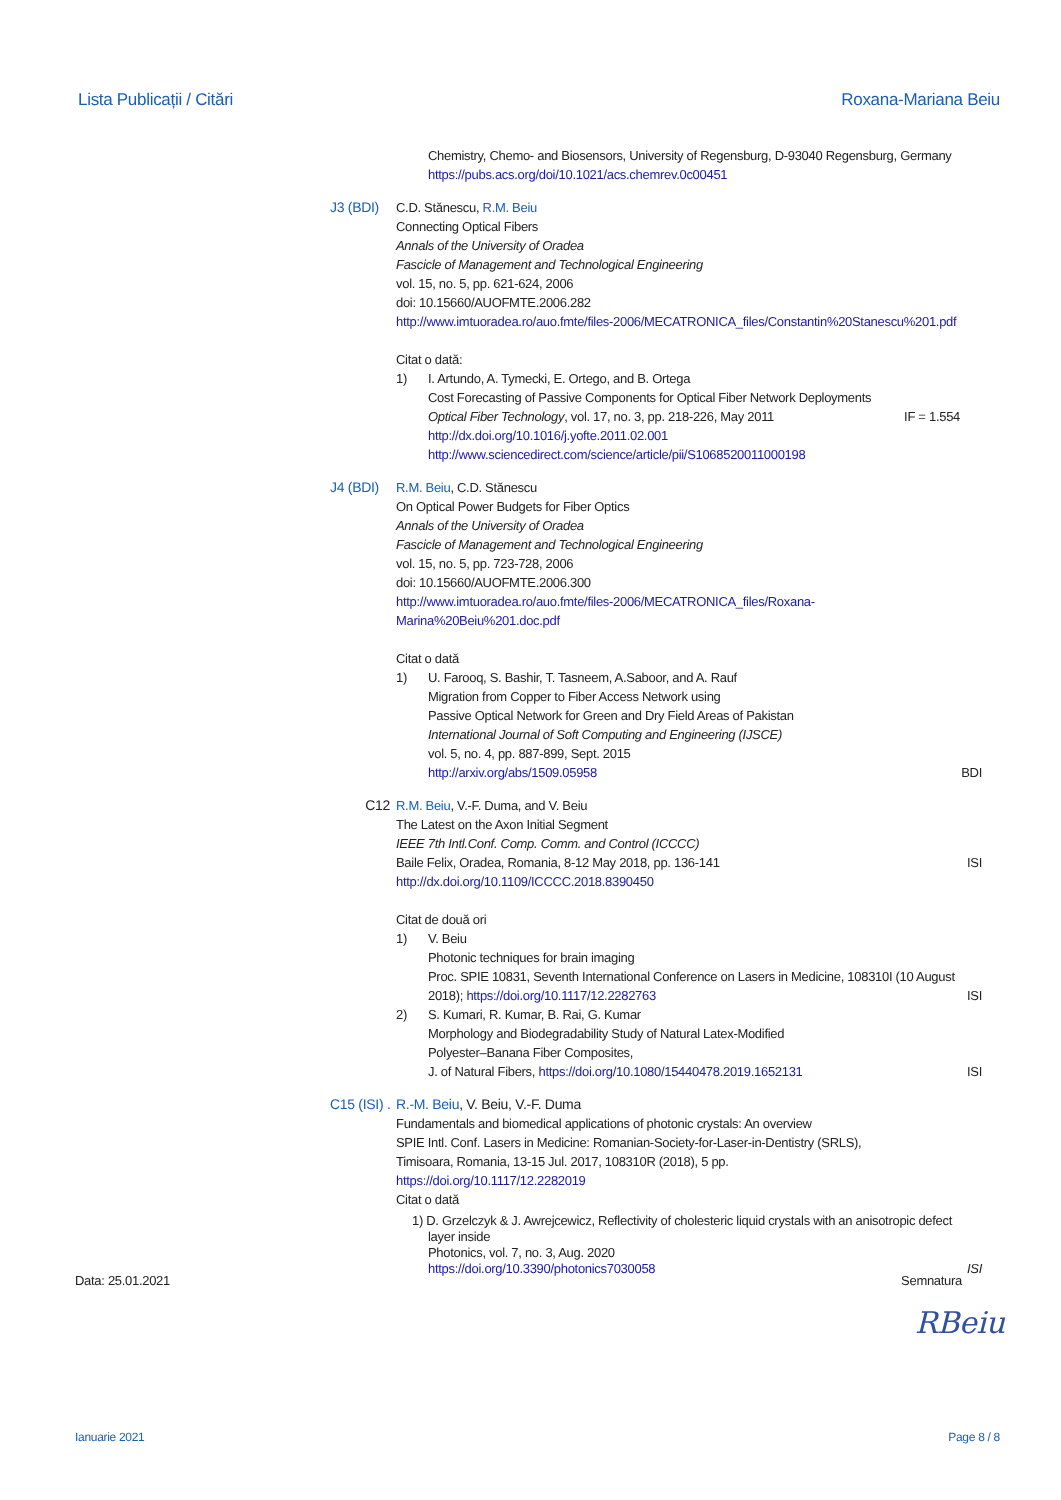Lista Publicații / Citări Roxana-Mariana Beiu
Chemistry, Chemo- and Biosensors, University of Regensburg, D-93040 Regensburg, Germany
https://pubs.acs.org/doi/10.1021/acs.chemrev.0c00451
J3 (BDI)
C.D. Stănescu, R.M. Beiu
Connecting Optical Fibers
Annals of the University of Oradea
Fascicle of Management and Technological Engineering
vol. 15, no. 5, pp. 621-624, 2006
doi: 10.15660/AUOFMTE.2006.282
http://www.imtuoradea.ro/auo.fmte/files-2006/MECATRONICA_files/Constantin%20Stanescu%201.pdf
Citat o dată:
1) I. Artundo, A. Tymecki, E. Ortego, and B. Ortega
Cost Forecasting of Passive Components for Optical Fiber Network Deployments
Optical Fiber Technology, vol. 17, no. 3, pp. 218-226, May 2011 IF = 1.554
http://dx.doi.org/10.1016/j.yofte.2011.02.001
http://www.sciencedirect.com/science/article/pii/S1068520011000198
J4 (BDI)
R.M. Beiu, C.D. Stănescu
On Optical Power Budgets for Fiber Optics
Annals of the University of Oradea
Fascicle of Management and Technological Engineering
vol. 15, no. 5, pp. 723-728, 2006
doi: 10.15660/AUOFMTE.2006.300
http://www.imtuoradea.ro/auo.fmte/files-2006/MECATRONICA_files/Roxana-
Marina%20Beiu%201.doc.pdf
Citat o dată
1) U. Farooq, S. Bashir, T. Tasneem, A.Saboor, and A. Rauf
Migration from Copper to Fiber Access Network using
Passive Optical Network for Green and Dry Field Areas of Pakistan
International Journal of Soft Computing and Engineering (IJSCE)
vol. 5, no. 4, pp. 887-899, Sept. 2015
http://arxiv.org/abs/1509.05958 BDI
C12 R.M. Beiu, V.-F. Duma, and V. Beiu
The Latest on the Axon Initial Segment
IEEE 7th Intl.Conf. Comp. Comm. and Control (ICCCC)
Baile Felix, Oradea, Romania, 8-12 May 2018, pp. 136-141 ISI
http://dx.doi.org/10.1109/ICCCC.2018.8390450
Citat de două ori
1) V. Beiu
Photonic techniques for brain imaging
Proc. SPIE 10831, Seventh International Conference on Lasers in Medicine, 108310I (10 August
2018); https://doi.org/10.1117/12.2282763 ISI
2) S. Kumari, R. Kumar, B. Rai, G. Kumar
Morphology and Biodegradability Study of Natural Latex-Modified
Polyester–Banana Fiber Composites,
J. of Natural Fibers, https://doi.org/10.1080/15440478.2019.1652131 ISI
C15 (ISI) . R.-M. Beiu, V. Beiu, V.-F. Duma
Fundamentals and biomedical applications of photonic crystals: An overview
SPIE Intl. Conf. Lasers in Medicine: Romanian-Society-for-Laser-in-Dentistry (SRLS),
Timisoara, Romania, 13-15 Jul. 2017, 108310R (2018), 5 pp.
https://doi.org/10.1117/12.2282019
Citat o dată
1) D. Grzelczyk & J. Awrejcewicz, Reflectivity of cholesteric liquid crystals with an anisotropic defect
layer inside
Photonics, vol. 7, no. 3, Aug. 2020
https://doi.org/10.3390/photonics7030058 ISI
Data: 25.01.2021 Semnatura
RBeiu
Ianuarie 2021 Page 8 / 8